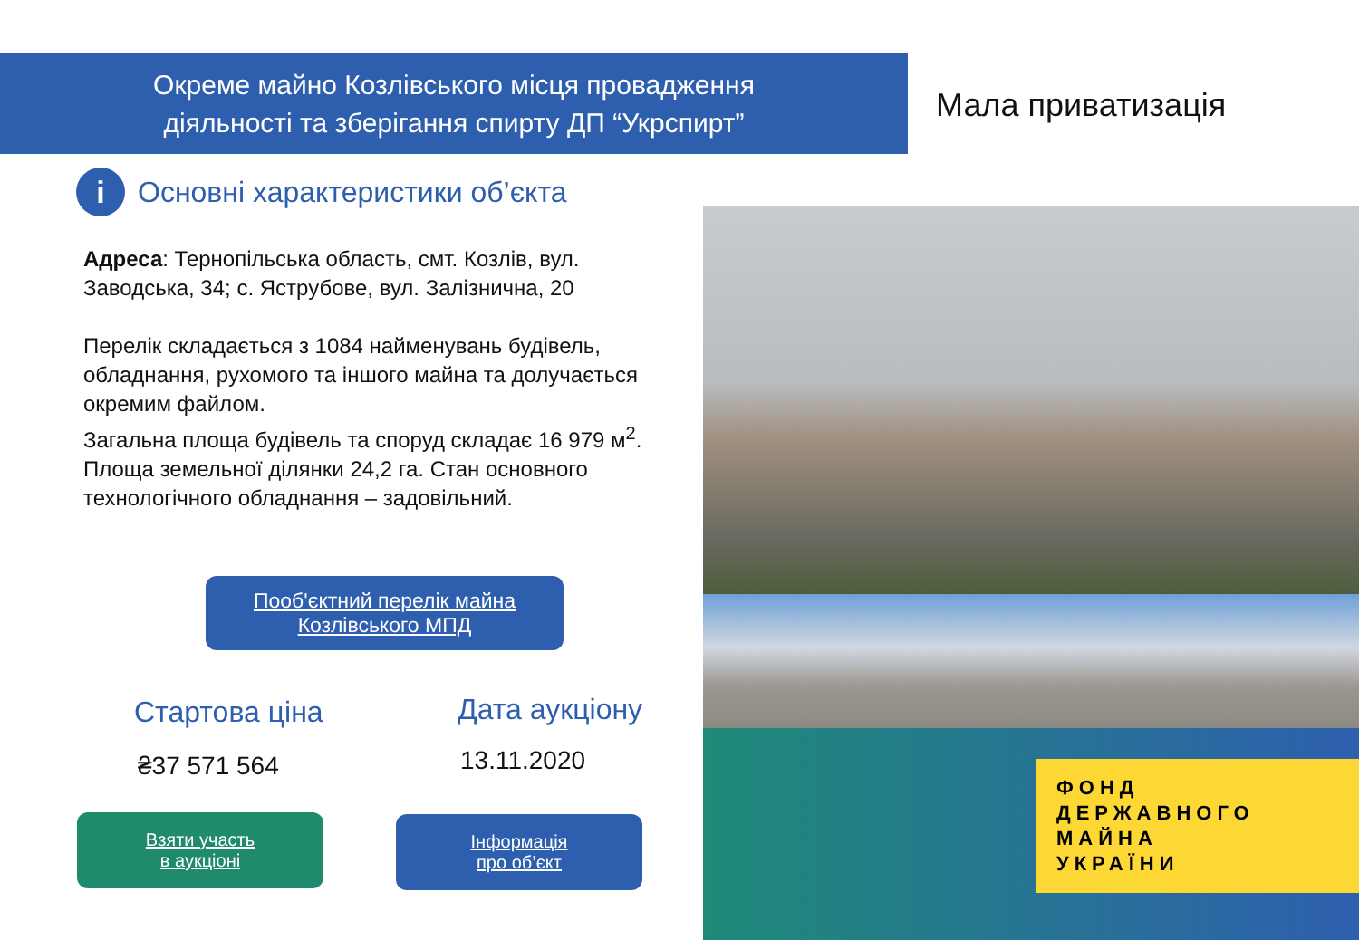Окреме майно Козлівського місця провадження
діяльності та зберігання спирту ДП “Укрспирт”
Мала приватизація
i
Основні характеристики об’єкта
Адреса: Тернопільська область, смт. Козлів, вул. Заводська, 34; с. Яструбове, вул. Залізнична, 20
Перелік складається з 1084 найменувань будівель, обладнання, рухомого та іншого майна та долучається окремим файлом.
Загальна площа будівель та споруд складає 16 979 м<sup>2</sup>. Площа земельної ділянки 24,2 га. Стан основного технологічного обладнання – задовільний.
Пооб'єктний перелік майна
Козлівського МПД
Стартова ціна
₴37 571 564
Дата аукціону
13.11.2020
Взяти участь
в аукціоні
Інформація
про об’єкт
ФОНД
ДЕРЖАВНОГО
МАЙНА
УКРАЇНИ